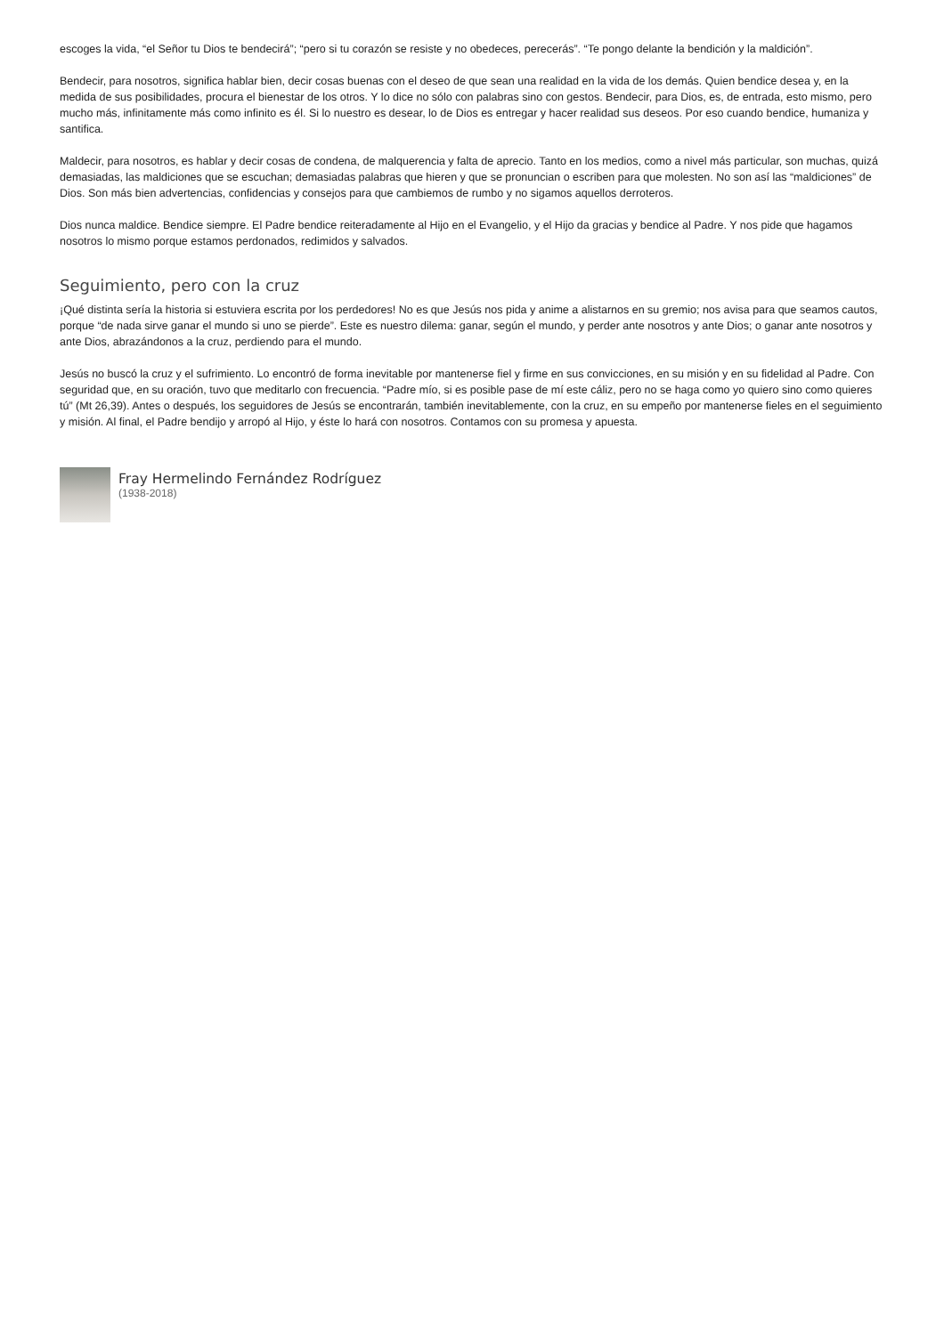escoges la vida, “el Señor tu Dios te bendecirá”; “pero si tu corazón se resiste y no obedeces, perecerás”. “Te pongo delante la bendición y la maldición”.
Bendecir, para nosotros, significa hablar bien, decir cosas buenas con el deseo de que sean una realidad en la vida de los demás. Quien bendice desea y, en la medida de sus posibilidades, procura el bienestar de los otros. Y lo dice no sólo con palabras sino con gestos. Bendecir, para Dios, es, de entrada, esto mismo, pero mucho más, infinitamente más como infinito es él. Si lo nuestro es desear, lo de Dios es entregar y hacer realidad sus deseos. Por eso cuando bendice, humaniza y santifica.
Maldecir, para nosotros, es hablar y decir cosas de condena, de malquerencia y falta de aprecio. Tanto en los medios, como a nivel más particular, son muchas, quizá demasiadas, las maldiciones que se escuchan; demasiadas palabras que hieren y que se pronuncian o escriben para que molesten. No son así las “maldiciones” de Dios. Son más bien advertencias, confidencias y consejos para que cambiemos de rumbo y no sigamos aquellos derroteros.
Dios nunca maldice. Bendice siempre. El Padre bendice reiteradamente al Hijo en el Evangelio, y el Hijo da gracias y bendice al Padre. Y nos pide que hagamos nosotros lo mismo porque estamos perdonados, redimidos y salvados.
Seguimiento, pero con la cruz
¡Qué distinta sería la historia si estuviera escrita por los perdedores! No es que Jesús nos pida y anime a alistarnos en su gremio; nos avisa para que seamos cautos, porque “de nada sirve ganar el mundo si uno se pierde”. Este es nuestro dilema: ganar, según el mundo, y perder ante nosotros y ante Dios; o ganar ante nosotros y ante Dios, abrazándonos a la cruz, perdiendo para el mundo.
Jesús no buscó la cruz y el sufrimiento. Lo encontró de forma inevitable por mantenerse fiel y firme en sus convicciones, en su misión y en su fidelidad al Padre. Con seguridad que, en su oración, tuvo que meditarlo con frecuencia. “Padre mío, si es posible pase de mí este cáliz, pero no se haga como yo quiero sino como quieres tú” (Mt 26,39). Antes o después, los seguidores de Jesús se encontrarán, también inevitablemente, con la cruz, en su empeño por mantenerse fieles en el seguimiento y misión. Al final, el Padre bendijo y arropó al Hijo, y éste lo hará con nosotros. Contamos con su promesa y apuesta.
Fray Hermelindo Fernández Rodríguez
(1938-2018)